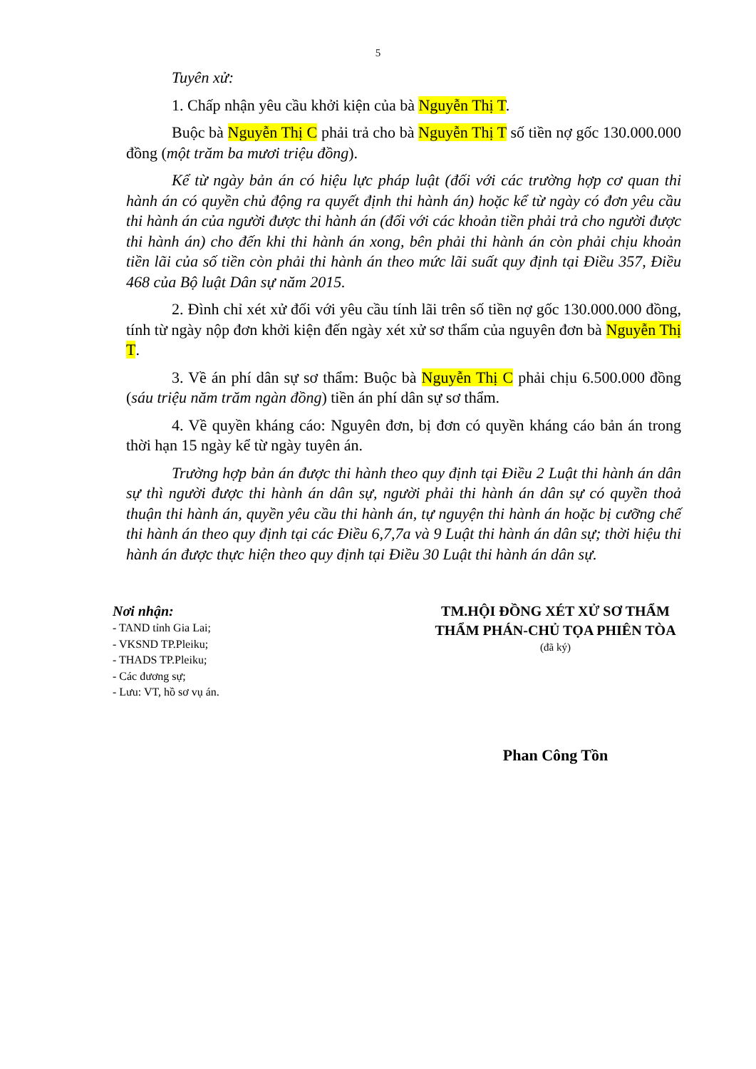5
Tuyên xử:
1. Chấp nhận yêu cầu khởi kiện của bà Nguyễn Thị T.
Buộc bà Nguyễn Thị C phải trả cho bà Nguyễn Thị T số tiền nợ gốc 130.000.000 đồng (một trăm ba mươi triệu đồng).
Kể từ ngày bản án có hiệu lực pháp luật (đối với các trường hợp cơ quan thi hành án có quyền chủ động ra quyết định thi hành án) hoặc kể từ ngày có đơn yêu cầu thi hành án của người được thi hành án (đối với các khoản tiền phải trả cho người được thi hành án) cho đến khi thi hành án xong, bên phải thi hành án còn phải chịu khoản tiền lãi của số tiền còn phải thi hành án theo mức lãi suất quy định tại Điều 357, Điều 468 của Bộ luật Dân sự năm 2015.
2. Đình chỉ xét xử đối với yêu cầu tính lãi trên số tiền nợ gốc 130.000.000 đồng, tính từ ngày nộp đơn khởi kiện đến ngày xét xử sơ thẩm của nguyên đơn bà Nguyễn Thị T.
3. Về án phí dân sự sơ thẩm: Buộc bà Nguyễn Thị C phải chịu 6.500.000 đồng (sáu triệu năm trăm ngàn đồng) tiền án phí dân sự sơ thẩm.
4. Về quyền kháng cáo: Nguyên đơn, bị đơn có quyền kháng cáo bản án trong thời hạn 15 ngày kể từ ngày tuyên án.
Trường hợp bản án được thi hành theo quy định tại Điều 2 Luật thi hành án dân sự thì người được thi hành án dân sự, người phải thi hành án dân sự có quyền thoả thuận thi hành án, quyền yêu cầu thi hành án, tự nguyện thi hành án hoặc bị cưỡng chế thi hành án theo quy định tại các Điều 6,7,7a và 9 Luật thi hành án dân sự; thời hiệu thi hành án được thực hiện theo quy định tại Điều 30 Luật thi hành án dân sự.
Nơi nhận:
- TAND tỉnh Gia Lai;
- VKSND TP.Pleiku;
- THADS TP.Pleiku;
- Các đương sự;
- Lưu: VT, hồ sơ vụ án.
TM.HỘI ĐỒNG XÉT XỬ SƠ THẨM
THẨM PHÁN-CHỦ TỌA PHIÊN TÒA
(đã ký)
Phan Công Tồn